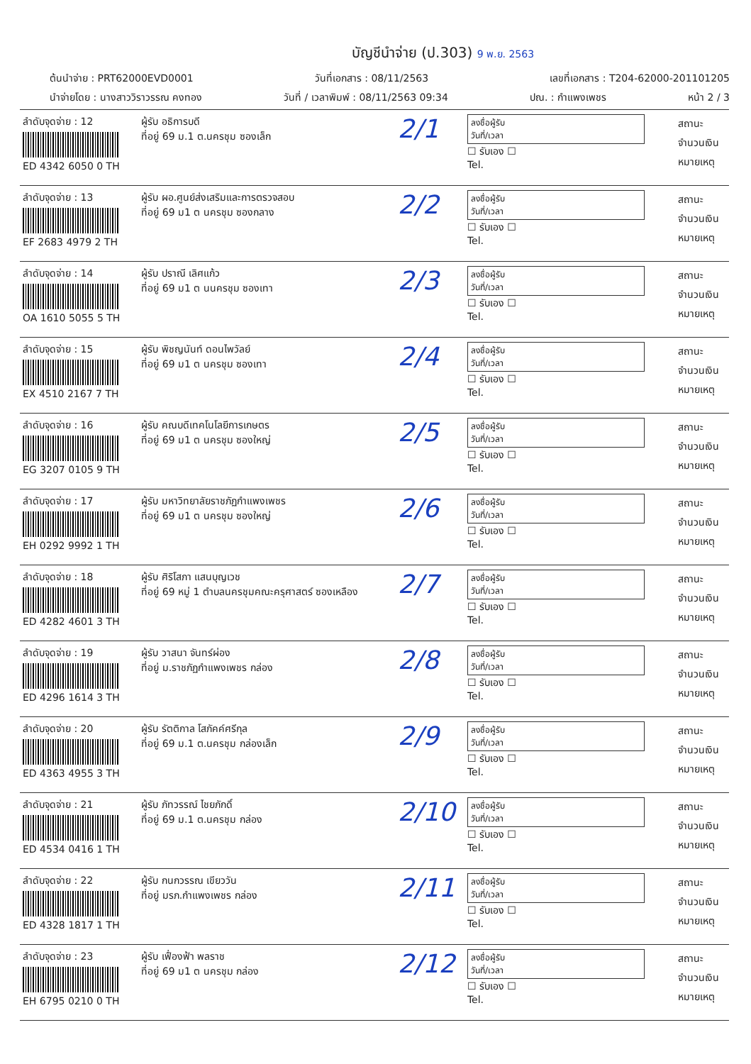บัญชีนำจ่าย (ป.303) 9 พ.ย. 2563
ต้นนำจ่าย : PRT62000EVD0001 วันที่เอกสาร : 08/11/2563 เลขที่เอกสาร : T204-62000-201101205
นำจ่ายโดย : นางสาววิราวรรณ คงทอง วันที่ / เวลาพิมพ์ : 08/11/2563 09:34 ปณ. : กำแพงเพชร หน้า 2 / 3
| ลำดับจุดจ่าย : 12 ED 4342 6050 0 TH | ผู้รับ อธิการบดี ที่อยู่ 69 ม.1 ต.นครชุม ซองเล็ก | 2/1 | ลงชื่อผู้รับ วันที่/เวลา ☐ รับเอง ☐ Tel. | สถานะ จำนวนเงิน หมายเหตุ |
| ลำดับจุดจ่าย : 13 EF 2683 4979 2 TH | ผู้รับ ผอ.ศูนย์ส่งเสริมและการตรวจสอบ ที่อยู่ 69 ม1 ต นครชุม ซองกลาง | 2/2 | ลงชื่อผู้รับ วันที่/เวลา ☐ รับเอง ☐ Tel. | สถานะ จำนวนเงิน หมายเหตุ |
| ลำดับจุดจ่าย : 14 OA 1610 5055 5 TH | ผู้รับ ปราณี เลิศแก้ว ที่อยู่ 69 ม1 ต นนครชุม ซองเทา | 2/3 | ลงชื่อผู้รับ วันที่/เวลา ☐ รับเอง ☐ Tel. | สถานะ จำนวนเงิน หมายเหตุ |
| ลำดับจุดจ่าย : 15 EX 4510 2167 7 TH | ผู้รับ พิชญนันท์ ดอนไพวัลย์ ที่อยู่ 69 ม1 ต นครชุม ซองเทา | 2/4 | ลงชื่อผู้รับ วันที่/เวลา ☐ รับเอง ☐ Tel. | สถานะ จำนวนเงิน หมายเหตุ |
| ลำดับจุดจ่าย : 16 EG 3207 0105 9 TH | ผู้รับ คณบดีเทคโนโลยีการเกษตร ที่อยู่ 69 ม1 ต นครชุม ซองใหญ่ | 2/5 | ลงชื่อผู้รับ วันที่/เวลา ☐ รับเอง ☐ Tel. | สถานะ จำนวนเงิน หมายเหตุ |
| ลำดับจุดจ่าย : 17 EH 0292 9992 1 TH | ผู้รับ มหาวิทยาลัยราชภัฏกำแพงเพชร ที่อยู่ 69 ม1 ต นครชุม ซองใหญ่ | 2/6 | ลงชื่อผู้รับ วันที่/เวลา ☐ รับเอง ☐ Tel. | สถานะ จำนวนเงิน หมายเหตุ |
| ลำดับจุดจ่าย : 18 ED 4282 4601 3 TH | ผู้รับ ศิริโสภา แสนบุญเวช ที่อยู่ 69 หมู่ 1 ตำบลนครชุมคณะครุศาสตร์ ซองเหลือง | 2/7 | ลงชื่อผู้รับ วันที่/เวลา ☐ รับเอง ☐ Tel. | สถานะ จำนวนเงิน หมายเหตุ |
| ลำดับจุดจ่าย : 19 ED 4296 1614 3 TH | ผู้รับ วาสนา จันทร์ผ่อง ที่อยู่ ม.ราชภัฏกำแพงเพชร กล่อง | 2/8 | ลงชื่อผู้รับ วันที่/เวลา ☐ รับเอง ☐ Tel. | สถานะ จำนวนเงิน หมายเหตุ |
| ลำดับจุดจ่าย : 20 ED 4363 4955 3 TH | ผู้รับ รัตติกาล โสภัคค์ศรีกุล ที่อยู่ 69 ม.1 ต.นครชุม กล่องเล็ก | 2/9 | ลงชื่อผู้รับ วันที่/เวลา ☐ รับเอง ☐ Tel. | สถานะ จำนวนเงิน หมายเหตุ |
| ลำดับจุดจ่าย : 21 ED 4534 0416 1 TH | ผู้รับ ภัทวรรณ์ ไชยภักดิ์ ที่อยู่ 69 ม.1 ต.นครชุม กล่อง | 2/10 | ลงชื่อผู้รับ วันที่/เวลา ☐ รับเอง ☐ Tel. | สถานะ จำนวนเงิน หมายเหตุ |
| ลำดับจุดจ่าย : 22 ED 4328 1817 1 TH | ผู้รับ กนกวรรณ เขียววัน ที่อยู่ มรภ.กำแพงเพชร กล่อง | 2/11 | ลงชื่อผู้รับ วันที่/เวลา ☐ รับเอง ☐ Tel. | สถานะ จำนวนเงิน หมายเหตุ |
| ลำดับจุดจ่าย : 23 EH 6795 0210 0 TH | ผู้รับ เฟื่องฟ้า พลราช ที่อยู่ 69 ม1 ต นครชุม กล่อง | 2/12 | ลงชื่อผู้รับ วันที่/เวลา ☐ รับเอง ☐ Tel. | สถานะ จำนวนเงิน หมายเหตุ |